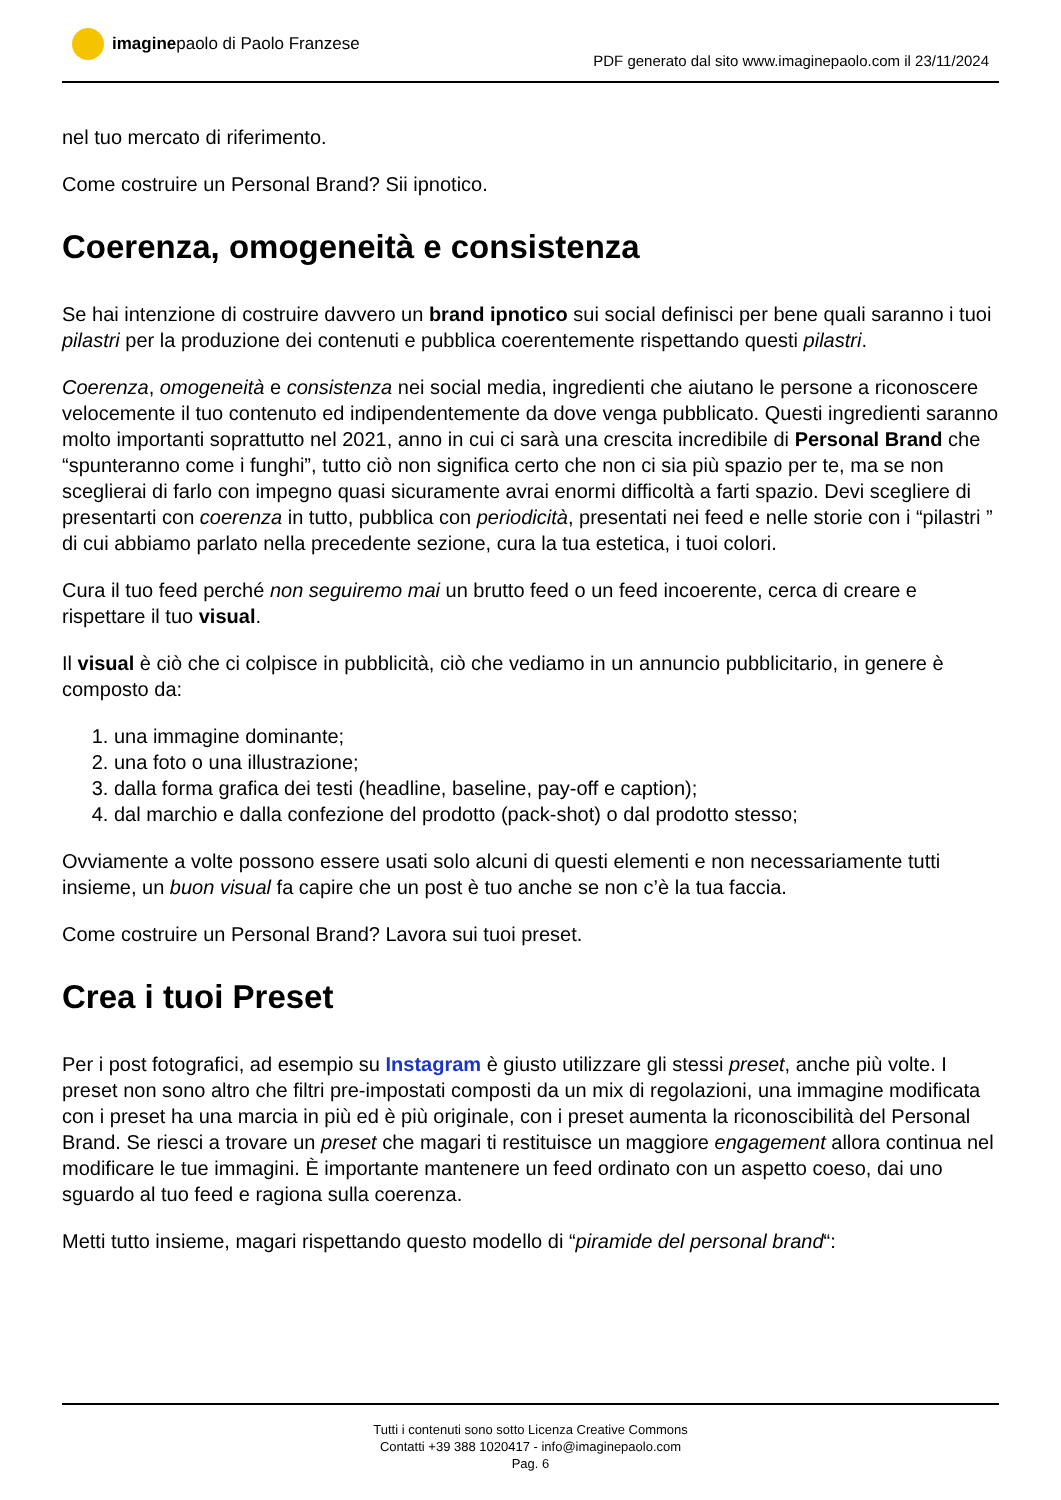imagine paolo di Paolo Franzese
PDF generato dal sito www.imaginepaolo.com il 23/11/2024
nel tuo mercato di riferimento.
Come costruire un Personal Brand? Sii ipnotico.
Coerenza, omogeneità e consistenza
Se hai intenzione di costruire davvero un brand ipnotico sui social definisci per bene quali saranno i tuoi pilastri per la produzione dei contenuti e pubblica coerentemente rispettando questi pilastri.
Coerenza, omogeneità e consistenza nei social media, ingredienti che aiutano le persone a riconoscere velocemente il tuo contenuto ed indipendentemente da dove venga pubblicato. Questi ingredienti saranno molto importanti soprattutto nel 2021, anno in cui ci sarà una crescita incredibile di Personal Brand che “spunteranno come i funghi”, tutto ciò non significa certo che non ci sia più spazio per te, ma se non sceglierai di farlo con impegno quasi sicuramente avrai enormi difficoltà a farti spazio. Devi scegliere di presentarti con coerenza in tutto, pubblica con periodicità, presentati nei feed e nelle storie con i “pilastri ” di cui abbiamo parlato nella precedente sezione, cura la tua estetica, i tuoi colori.
Cura il tuo feed perché non seguiremo mai un brutto feed o un feed incoerente, cerca di creare e rispettare il tuo visual.
Il visual è ciò che ci colpisce in pubblicità, ciò che vediamo in un annuncio pubblicitario, in genere è composto da:
1. una immagine dominante;
2. una foto o una illustrazione;
3. dalla forma grafica dei testi (headline, baseline, pay-off e caption);
4. dal marchio e dalla confezione del prodotto (pack-shot) o dal prodotto stesso;
Ovviamente a volte possono essere usati solo alcuni di questi elementi e non necessariamente tutti insieme, un buon visual fa capire che un post è tuo anche se non c’è la tua faccia.
Come costruire un Personal Brand? Lavora sui tuoi preset.
Crea i tuoi Preset
Per i post fotografici, ad esempio su Instagram è giusto utilizzare gli stessi preset, anche più volte. I preset non sono altro che filtri pre-impostati composti da un mix di regolazioni, una immagine modificata con i preset ha una marcia in più ed è più originale, con i preset aumenta la riconoscibilità del Personal Brand. Se riesci a trovare un preset che magari ti restituisce un maggiore engagement allora continua nel modificare le tue immagini. È importante mantenere un feed ordinato con un aspetto coeso, dai uno sguardo al tuo feed e ragiona sulla coerenza.
Metti tutto insieme, magari rispettando questo modello di “piramide del personal brand“:
Tutti i contenuti sono sotto Licenza Creative Commons
Contatti +39 388 1020417 - info@imaginepaolo.com
Pag. 6